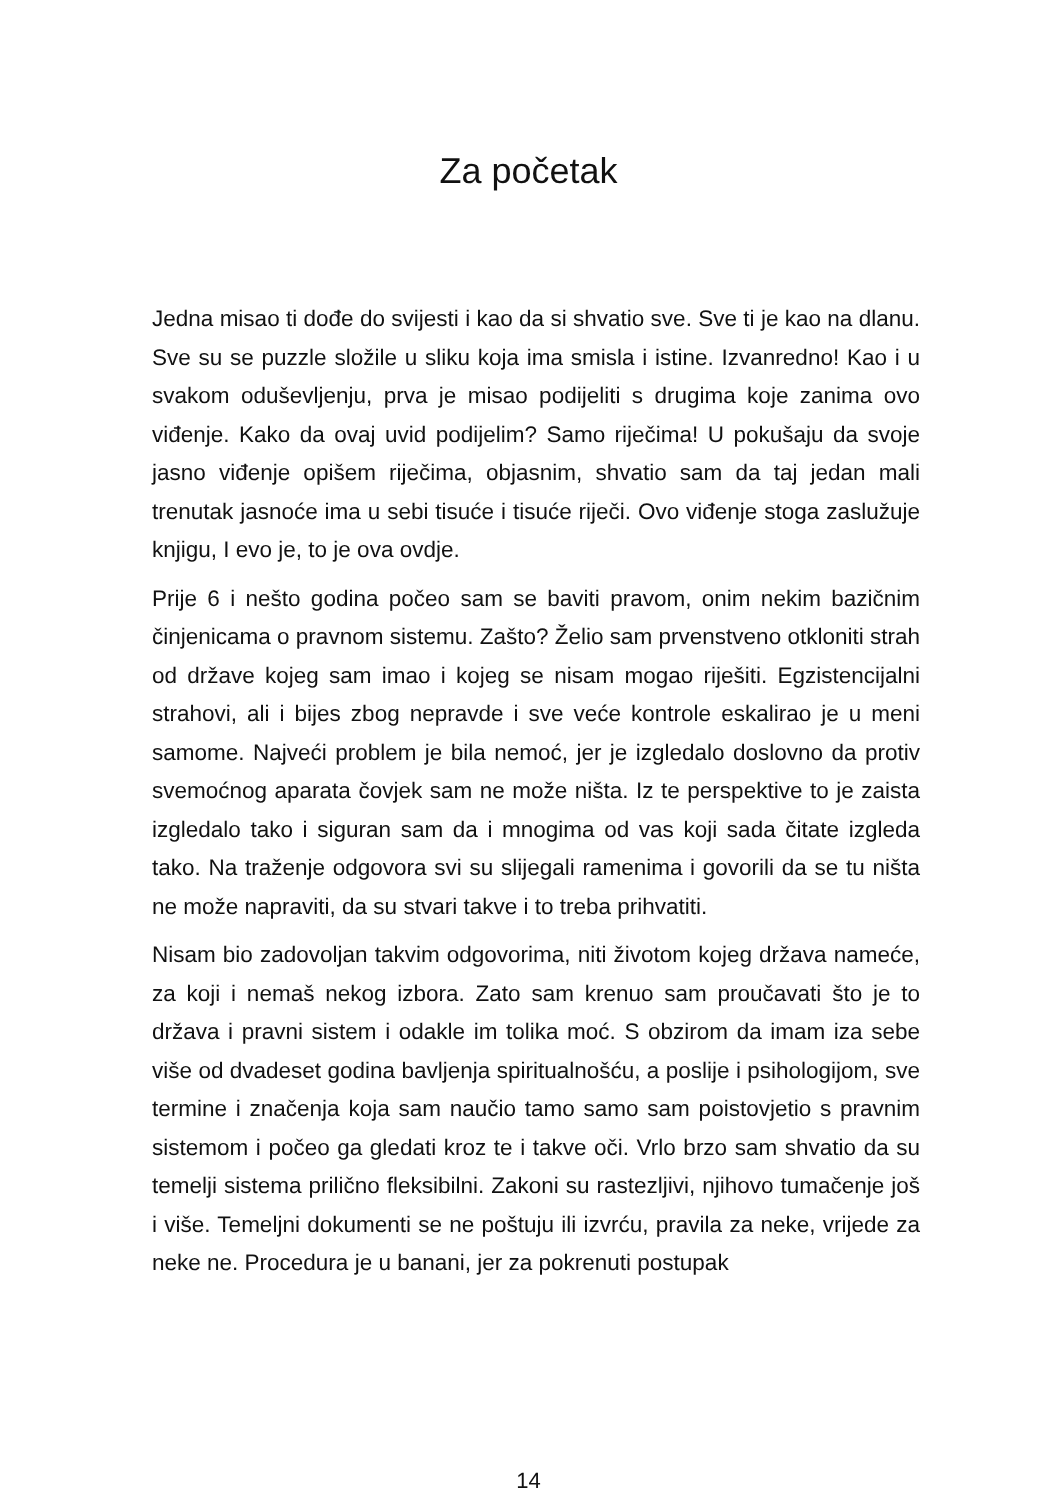Za početak
Jedna misao ti dođe do svijesti i kao da si shvatio sve. Sve ti je kao na dlanu. Sve su se puzzle složile u sliku koja ima smisla i istine. Izvanredno! Kao i u svakom oduševljenju, prva je misao podijeliti s drugima koje zanima ovo viđenje. Kako da ovaj uvid podijelim? Samo riječima! U pokušaju da svoje jasno viđenje opišem riječima, objasnim, shvatio sam da taj jedan mali trenutak jasnoće ima u sebi tisuće i tisuće riječi. Ovo viđenje stoga zaslužuje knjigu, I evo je, to je ova ovdje.
Prije 6 i nešto godina počeo sam se baviti pravom, onim nekim bazičnim činjenicama o pravnom sistemu. Zašto? Želio sam prvenstveno otkloniti strah od države kojeg sam imao i kojeg se nisam mogao riješiti. Egzistencijalni strahovi, ali i bijes zbog nepravde i sve veće kontrole eskalirao je u meni samome. Najveći problem je bila nemoć, jer je izgledalo doslovno da protiv svemoćnog aparata čovjek sam ne može ništa. Iz te perspektive to je zaista izgledalo tako i siguran sam da i mnogima od vas koji sada čitate izgleda tako. Na traženje odgovora svi su slijegali ramenima i govorili da se tu ništa ne može napraviti, da su stvari takve i to treba prihvatiti.
Nisam bio zadovoljan takvim odgovorima, niti životom kojeg država nameće, za koji i nemaš nekog izbora. Zato sam krenuo sam proučavati što je to država i pravni sistem i odakle im tolika moć. S obzirom da imam iza sebe više od dvadeset godina bavljenja spiritualnošću, a poslije i psihologijom, sve termine i značenja koja sam naučio tamo samo sam poistovjetio s pravnim sistemom i počeo ga gledati kroz te i takve oči. Vrlo brzo sam shvatio da su temelji sistema prilično fleksibilni. Zakoni su rastezljivi, njihovo tumačenje još i više. Temeljni dokumenti se ne poštuju ili izvrću, pravila za neke, vrijede za neke ne. Procedura je u banani, jer za pokrenuti postupak
14